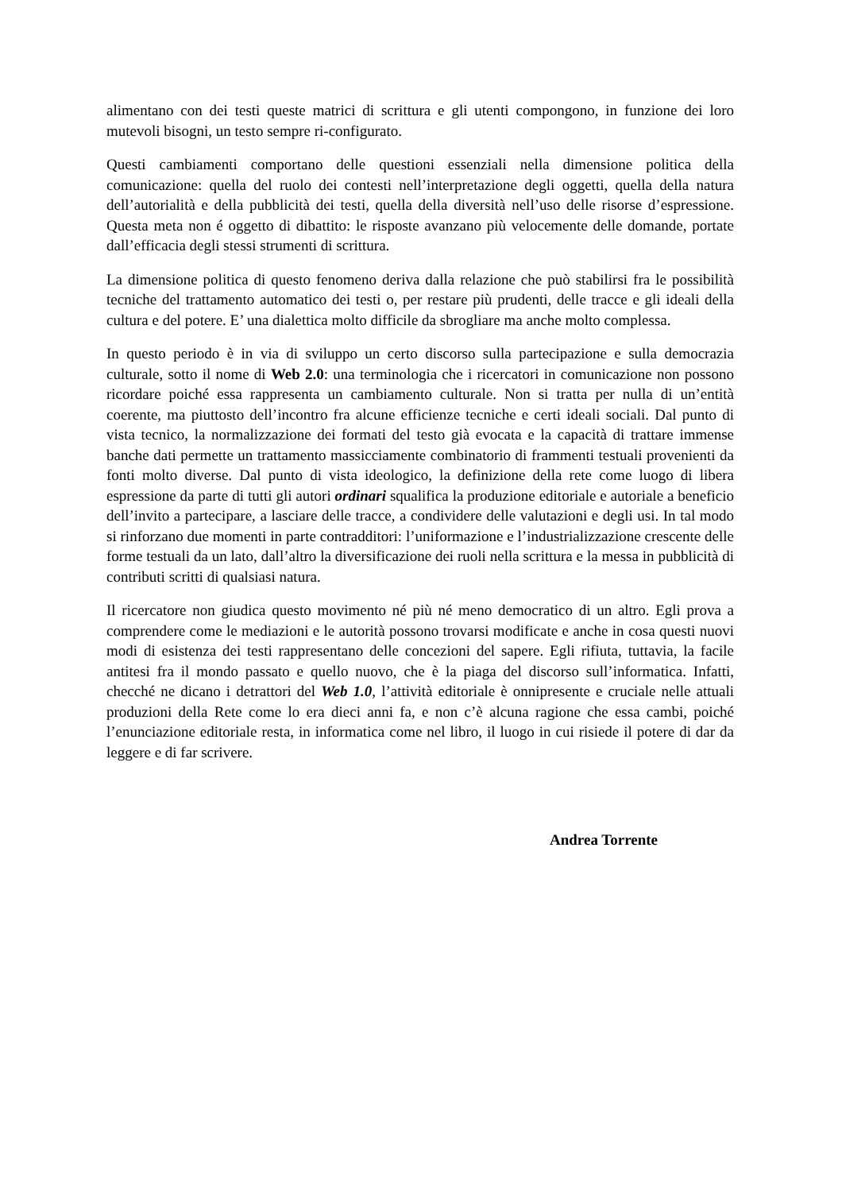alimentano con dei testi queste matrici di scrittura e gli utenti compongono, in funzione dei loro mutevoli bisogni, un testo sempre ri-configurato.
Questi cambiamenti comportano delle questioni essenziali nella dimensione politica della comunicazione: quella del ruolo dei contesti nell’interpretazione degli oggetti, quella della natura dell’autorialità e della pubblicità dei testi, quella della diversità nell’uso delle risorse d’espressione. Questa meta non é oggetto di dibattito: le risposte avanzano più velocemente delle domande, portate dall’efficacia degli stessi strumenti di scrittura.
La dimensione politica di questo fenomeno deriva dalla relazione che può stabilirsi fra le possibilità tecniche del trattamento automatico dei testi o, per restare più prudenti, delle tracce e gli ideali della cultura e del potere. E’ una dialettica molto difficile da sbrogliare ma anche molto complessa.
In questo periodo è in via di sviluppo un certo discorso sulla partecipazione e sulla democrazia culturale, sotto il nome di Web 2.0: una terminologia che i ricercatori in comunicazione non possono ricordare poiché essa rappresenta un cambiamento culturale. Non si tratta per nulla di un’entità coerente, ma piuttosto dell’incontro fra alcune efficienze tecniche e certi ideali sociali. Dal punto di vista tecnico, la normalizzazione dei formati del testo già evocata e la capacità di trattare immense banche dati permette un trattamento massicciamente combinatorio di frammenti testuali provenienti da fonti molto diverse. Dal punto di vista ideologico, la definizione della rete come luogo di libera espressione da parte di tutti gli autori ordinari squalifica la produzione editoriale e autoriale a beneficio dell’invito a partecipare, a lasciare delle tracce, a condividere delle valutazioni e degli usi. In tal modo si rinforzano due momenti in parte contradditori: l’uniformazione e l’industrializzazione crescente delle forme testuali da un lato, dall’altro la diversificazione dei ruoli nella scrittura e la messa in pubblicità di contributi scritti di qualsiasi natura.
Il ricercatore non giudica questo movimento né più né meno democratico di un altro. Egli prova a comprendere come le mediazioni e le autorità possono trovarsi modificate e anche in cosa questi nuovi modi di esistenza dei testi rappresentano delle concezioni del sapere. Egli rifiuta, tuttavia, la facile antitesi fra il mondo passato e quello nuovo, che è la piaga del discorso sull’informatica. Infatti, checché ne dicano i detrattori del Web 1.0, l’attività editoriale è onnipresente e cruciale nelle attuali produzioni della Rete come lo era dieci anni fa, e non c’è alcuna ragione che essa cambi, poiché l’enunciazione editoriale resta, in informatica come nel libro, il luogo in cui risiede il potere di dar da leggere e di far scrivere.
Andrea Torrente